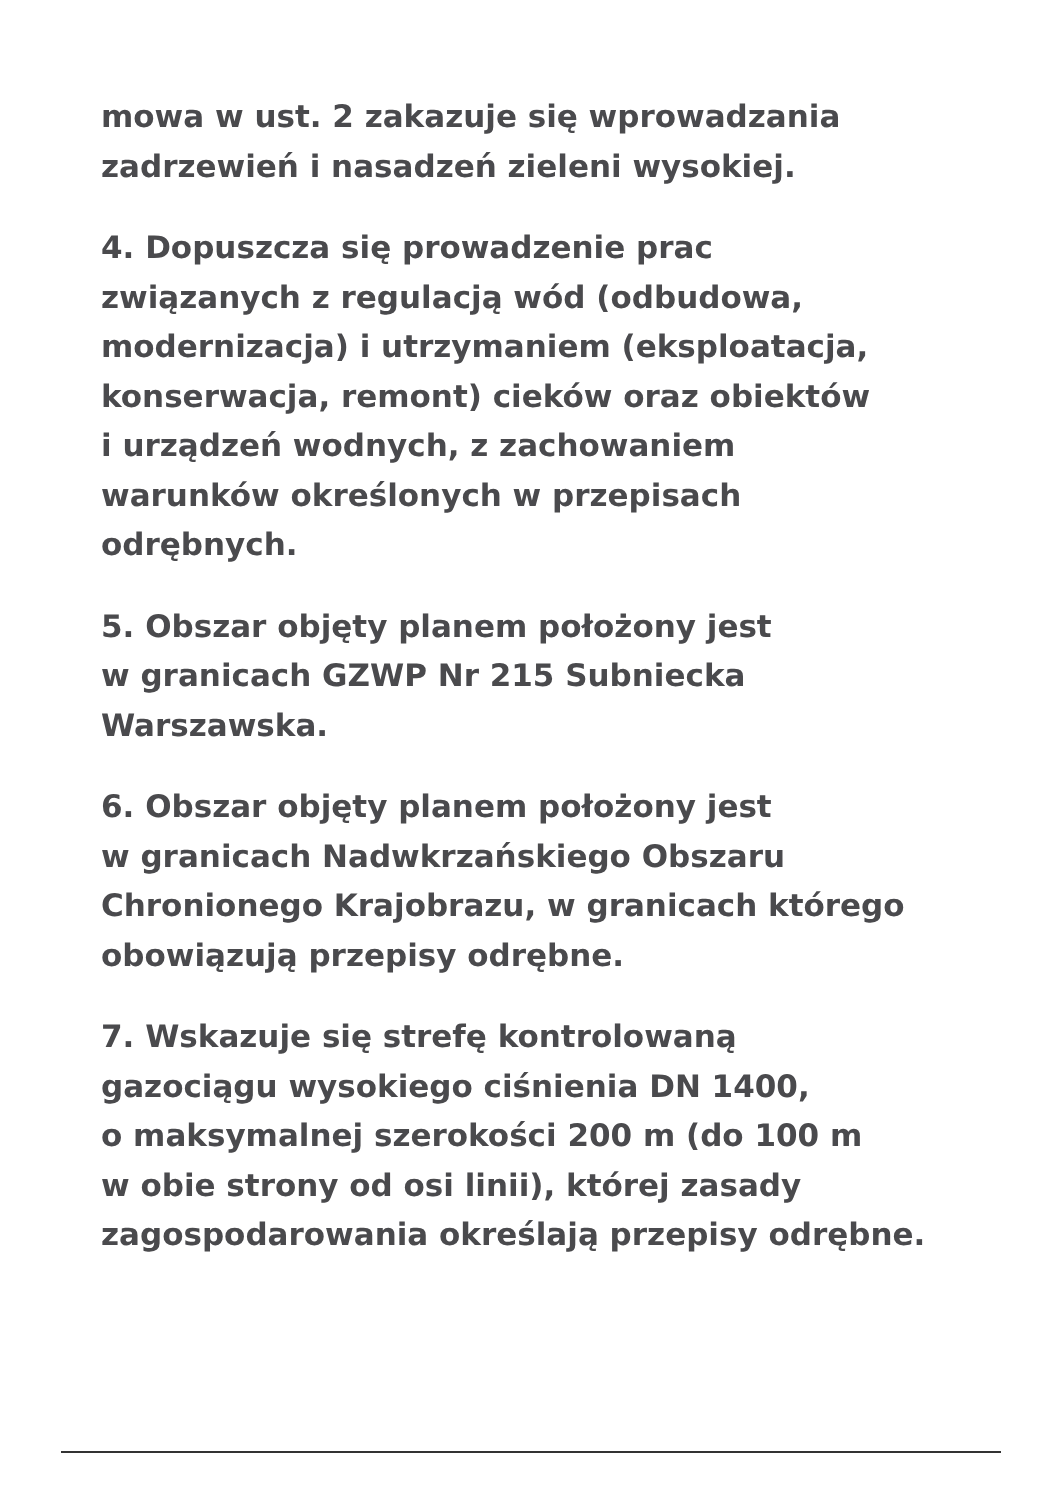mowa w ust. 2 zakazuje się wprowadzania
zadrzewień i nasadzeń zieleni wysokiej.
4. Dopuszcza się prowadzenie prac
związanych z regulacją wód (odbudowa,
modernizacja) i utrzymaniem (eksploatacja,
konserwacja, remont) cieków oraz obiektów
i urządzeń wodnych, z zachowaniem
warunków określonych w przepisach
odrębnych.
5. Obszar objęty planem położony jest
w granicach GZWP Nr 215 Subniecka
Warszawska.
6. Obszar objęty planem położony jest
w granicach Nadwkrzańskiego Obszaru
Chronionego Krajobrazu, w granicach którego
obowiązują przepisy odrębne.
7. Wskazuje się strefę kontrolowaną
gazociągu wysokiego ciśnienia DN 1400,
o maksymalnej szerokości 200 m (do 100 m
w obie strony od osi linii), której zasady
zagospodarowania określają przepisy odrębne.